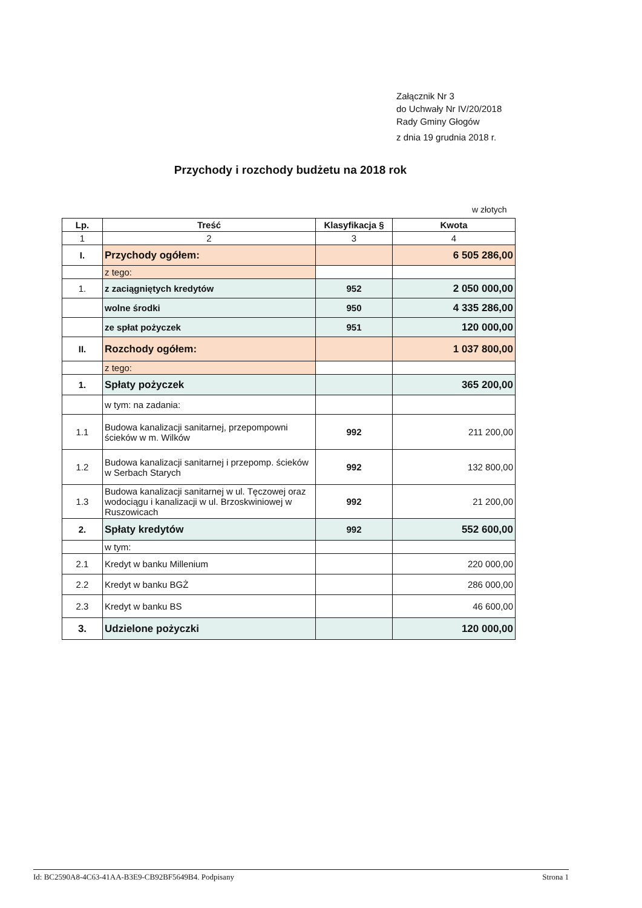Załącznik Nr 3
do Uchwały Nr IV/20/2018
Rady Gminy Głogów
z dnia 19 grudnia 2018 r.
Przychody i rozchody budżetu na 2018 rok
w złotych
| Lp. | Treść | Klasyfikacja § | Kwota |
| --- | --- | --- | --- |
| 1 | 2 | 3 | 4 |
| I. | Przychody ogółem: | | 6 505 286,00 |
| | z tego: | | |
| 1. | z zaciągniętych kredytów | 952 | 2 050 000,00 |
| | wolne środki | 950 | 4 335 286,00 |
| | ze spłat pożyczek | 951 | 120 000,00 |
| II. | Rozchody ogółem: | | 1 037 800,00 |
| | z tego: | | |
| 1. | Spłaty pożyczek | | 365 200,00 |
| | w tym: na zadania: | | |
| 1.1 | Budowa kanalizacji sanitarnej, przepompowni ścieków w m. Wilków | 992 | 211 200,00 |
| 1.2 | Budowa kanalizacji sanitarnej i przepomp. ścieków w Serbach Starych | 992 | 132 800,00 |
| 1.3 | Budowa kanalizacji sanitarnej w ul. Tęczowej oraz wodociągu i kanalizacji w ul. Brzoskwiniowej w Ruszowicach | 992 | 21 200,00 |
| 2. | Spłaty kredytów | 992 | 552 600,00 |
| | w tym: | | |
| 2.1 | Kredyt w banku Millenium | | 220 000,00 |
| 2.2 | Kredyt w banku BGŻ | | 286 000,00 |
| 2.3 | Kredyt w banku BS | | 46 600,00 |
| 3. | Udzielone pożyczki | | 120 000,00 |
Id: BC2590A8-4C63-41AA-B3E9-CB92BF5649B4. Podpisany Strona 1